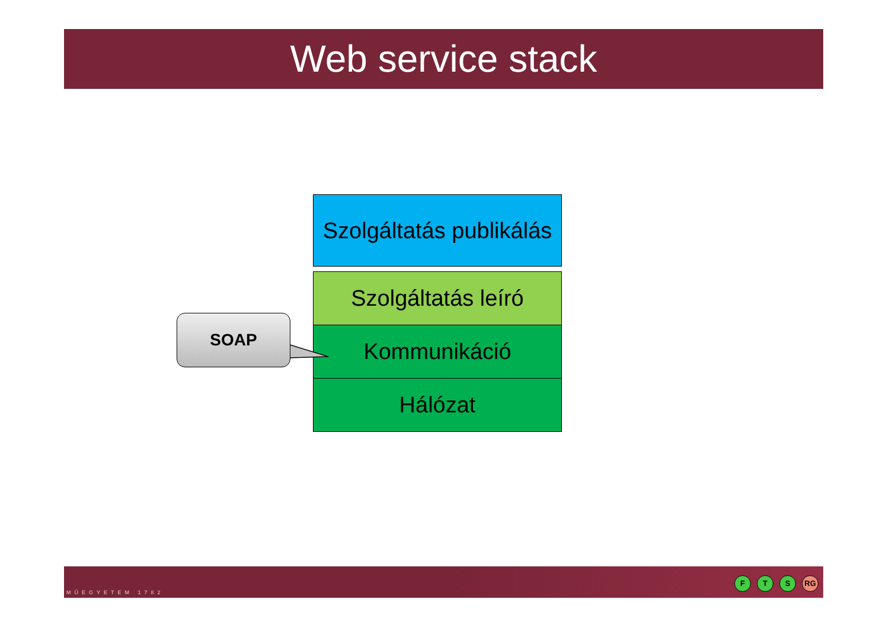Web service stack
Szolgáltatás publikálás
Szolgáltatás leíró
Kommunikáció
Hálózat
SOAP
MŰEGYETEM 1782
F T S RG